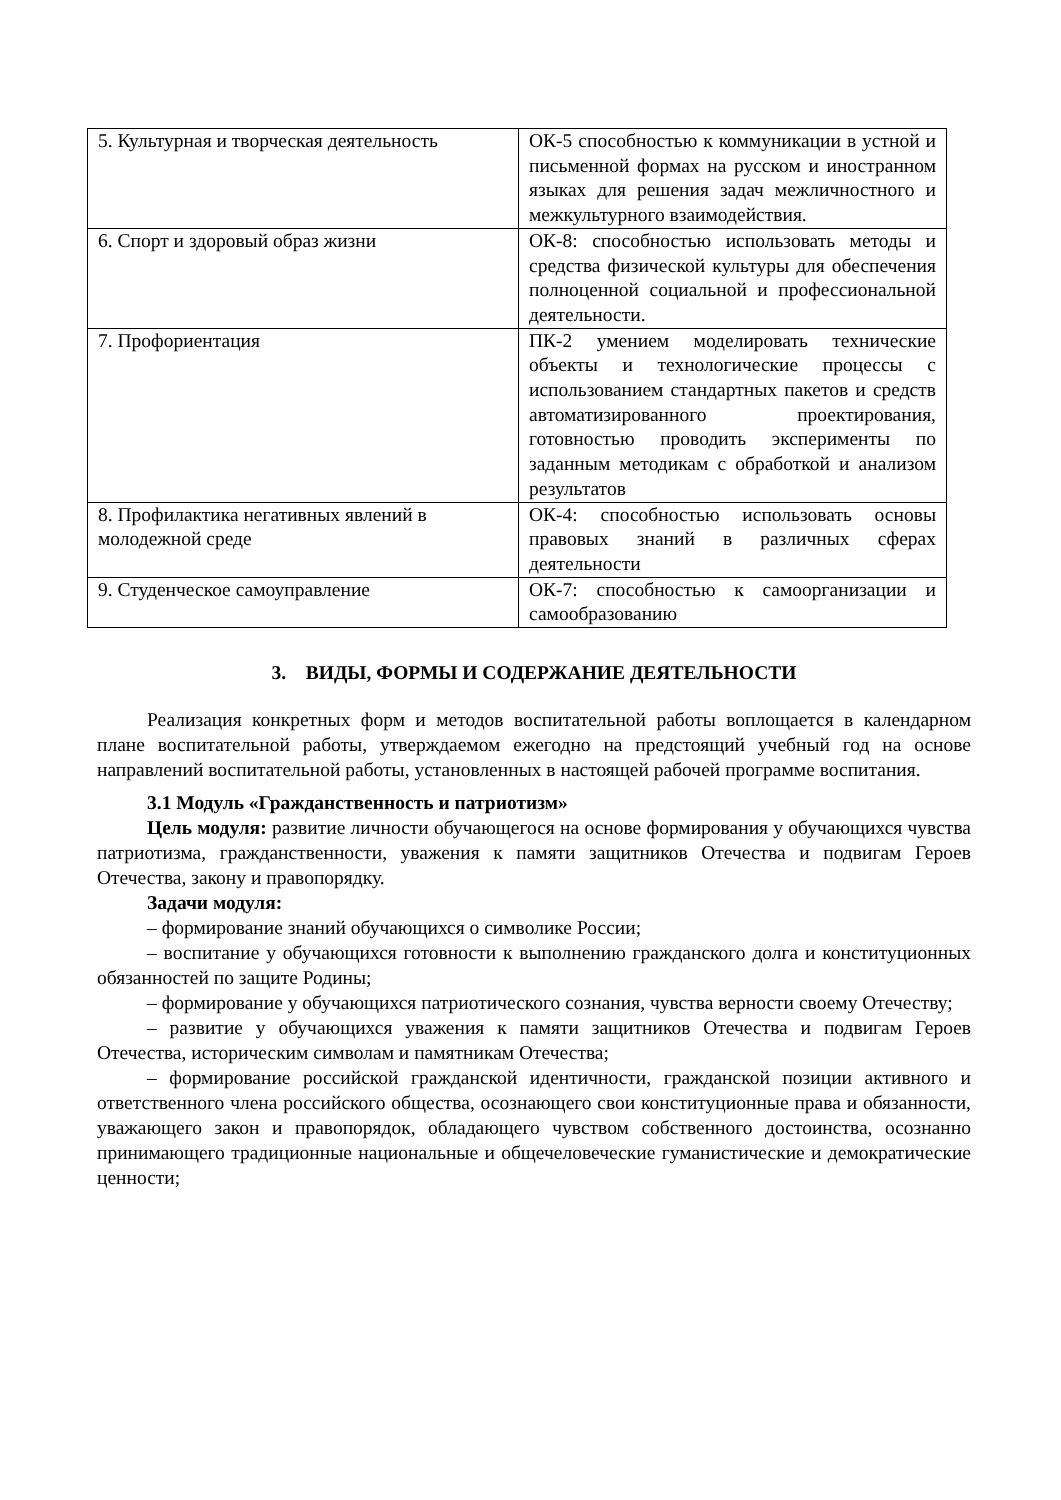| 5. Культурная и творческая деятельность | ОК-5 способностью к коммуникации в устной и письменной формах на русском и иностранном языках для решения задач межличностного и межкультурного взаимодействия. |
| 6. Спорт и здоровый образ жизни | ОК-8: способностью использовать методы и средства физической культуры для обеспечения полноценной социальной и профессиональной деятельности. |
| 7. Профориентация | ПК-2 умением моделировать технические объекты и технологические процессы с использованием стандартных пакетов и средств автоматизированного проектирования, готовностью проводить эксперименты по заданным методикам с обработкой и анализом результатов |
| 8. Профилактика негативных явлений в молодежной среде | ОК-4: способностью использовать основы правовых знаний в различных сферах деятельности |
| 9. Студенческое самоуправление | ОК-7: способностью к самоорганизации и самообразованию |
3. ВИДЫ, ФОРМЫ И СОДЕРЖАНИЕ ДЕЯТЕЛЬНОСТИ
Реализация конкретных форм и методов воспитательной работы воплощается в календарном плане воспитательной работы, утверждаемом ежегодно на предстоящий учебный год на основе направлений воспитательной работы, установленных в настоящей рабочей программе воспитания.
3.1 Модуль «Гражданственность и патриотизм»
Цель модуля: развитие личности обучающегося на основе формирования у обучающихся чувства патриотизма, гражданственности, уважения к памяти защитников Отечества и подвигам Героев Отечества, закону и правопорядку.
Задачи модуля:
– формирование знаний обучающихся о символике России;
– воспитание у обучающихся готовности к выполнению гражданского долга и конституционных обязанностей по защите Родины;
– формирование у обучающихся патриотического сознания, чувства верности своему Отечеству;
– развитие у обучающихся уважения к памяти защитников Отечества и подвигам Героев Отечества, историческим символам и памятникам Отечества;
– формирование российской гражданской идентичности, гражданской позиции активного и ответственного члена российского общества, осознающего свои конституционные права и обязанности, уважающего закон и правопорядок, обладающего чувством собственного достоинства, осознанно принимающего традиционные национальные и общечеловеческие гуманистические и демократические ценности;